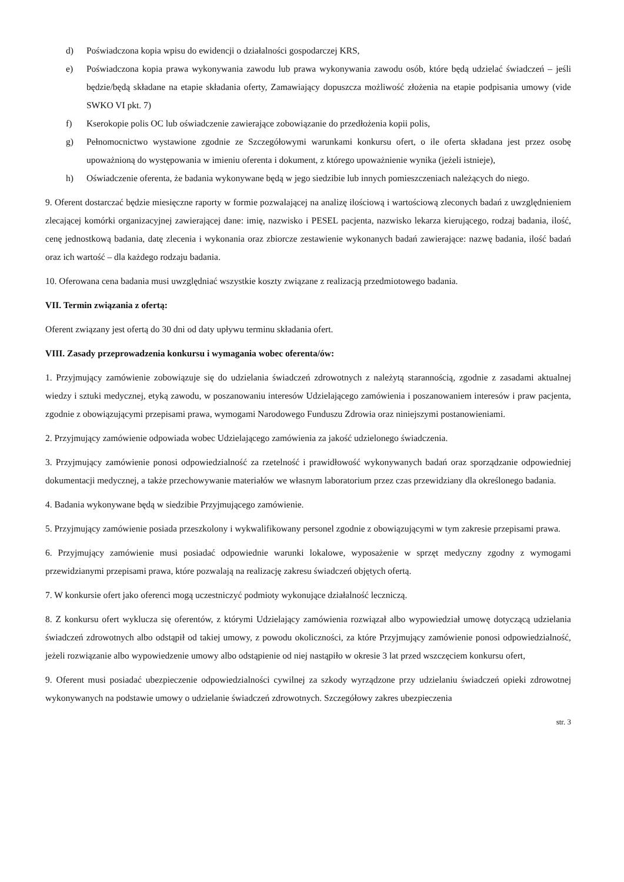d) Poświadczona kopia wpisu do ewidencji o działalności gospodarczej KRS,
e) Poświadczona kopia prawa wykonywania zawodu lub prawa wykonywania zawodu osób, które będą udzielać świadczeń – jeśli będzie/będą składane na etapie składania oferty, Zamawiający dopuszcza możliwość złożenia na etapie podpisania umowy (vide SWKO VI pkt. 7)
f) Kserokopie polis OC lub oświadczenie zawierające zobowiązanie do przedłożenia kopii polis,
g) Pełnomocnictwo wystawione zgodnie ze Szczegółowymi warunkami konkursu ofert, o ile oferta składana jest przez osobę upoważnioną do występowania w imieniu oferenta i dokument, z którego upoważnienie wynika (jeżeli istnieje),
h) Oświadczenie oferenta, że badania wykonywane będą w jego siedzibie lub innych pomieszczeniach należących do niego.
9. Oferent dostarczać będzie miesięczne raporty w formie pozwalającej na analizę ilościową i wartościową zleconych badań z uwzględnieniem zlecającej komórki organizacyjnej zawierającej dane: imię, nazwisko i PESEL pacjenta, nazwisko lekarza kierującego, rodzaj badania, ilość, cenę jednostkową badania, datę zlecenia i wykonania oraz zbiorcze zestawienie wykonanych badań zawierające: nazwę badania, ilość badań oraz ich wartość – dla każdego rodzaju badania.
10. Oferowana cena badania musi uwzględniać wszystkie koszty związane z realizacją przedmiotowego badania.
VII. Termin związania z ofertą:
Oferent związany jest ofertą do 30 dni od daty upływu terminu składania ofert.
VIII. Zasady przeprowadzenia konkursu i wymagania wobec oferenta/ów:
1. Przyjmujący zamówienie zobowiązuje się do udzielania świadczeń zdrowotnych z należytą starannością, zgodnie z zasadami aktualnej wiedzy i sztuki medycznej, etyką zawodu, w poszanowaniu interesów Udzielającego zamówienia i poszanowaniem interesów i praw pacjenta, zgodnie z obowiązującymi przepisami prawa, wymogami Narodowego Funduszu Zdrowia oraz niniejszymi postanowieniami.
2. Przyjmujący zamówienie odpowiada wobec Udzielającego zamówienia za jakość udzielonego świadczenia.
3. Przyjmujący zamówienie ponosi odpowiedzialność za rzetelność i prawidłowość wykonywanych badań oraz sporządzanie odpowiedniej dokumentacji medycznej, a także przechowywanie materiałów we własnym laboratorium przez czas przewidziany dla określonego badania.
4. Badania wykonywane będą w siedzibie Przyjmującego zamówienie.
5. Przyjmujący zamówienie posiada przeszkolony i wykwalifikowany personel zgodnie z obowiązującymi w tym zakresie przepisami prawa.
6. Przyjmujący zamówienie musi posiadać odpowiednie warunki lokalowe, wyposażenie w sprzęt medyczny zgodny z wymogami przewidzianymi przepisami prawa, które pozwalają na realizację zakresu świadczeń objętych ofertą.
7. W konkursie ofert jako oferenci mogą uczestniczyć podmioty wykonujące działalność leczniczą.
8. Z konkursu ofert wyklucza się oferentów, z którymi Udzielający zamówienia rozwiązał albo wypowiedział umowę dotyczącą udzielania świadczeń zdrowotnych albo odstąpił od takiej umowy, z powodu okoliczności, za które Przyjmujący zamówienie ponosi odpowiedzialność, jeżeli rozwiązanie albo wypowiedzenie umowy albo odstąpienie od niej nastąpiło w okresie 3 lat przed wszczęciem konkursu ofert,
9. Oferent musi posiadać ubezpieczenie odpowiedzialności cywilnej za szkody wyrządzone przy udzielaniu świadczeń opieki zdrowotnej wykonywanych na podstawie umowy o udzielanie świadczeń zdrowotnych. Szczegółowy zakres ubezpieczenia
str. 3